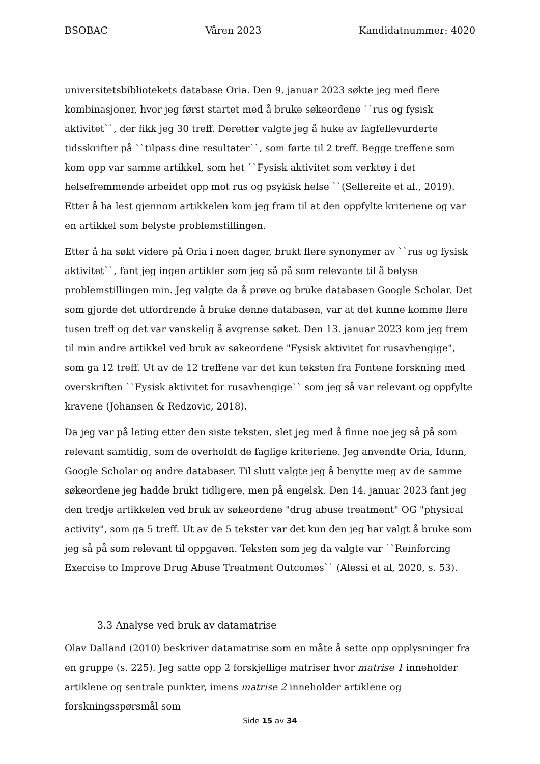BSOBAC Våren 2023 Kandidatnummer: 4020
universitetsbibliotekets database Oria. Den 9. januar 2023 søkte jeg med flere kombinasjoner, hvor jeg først startet med å bruke søkeordene ``rus og fysisk aktivitet``, der fikk jeg 30 treff. Deretter valgte jeg å huke av fagfellevurderte tidsskrifter på ``tilpass dine resultater``, som førte til 2 treff. Begge treffene som kom opp var samme artikkel, som het ``Fysisk aktivitet som verktøy i det helsefremmende arbeidet opp mot rus og psykisk helse ``(Sellereite et al., 2019). Etter å ha lest gjennom artikkelen kom jeg fram til at den oppfylte kriteriene og var en artikkel som belyste problemstillingen.
Etter å ha søkt videre på Oria i noen dager, brukt flere synonymer av ``rus og fysisk aktivitet``, fant jeg ingen artikler som jeg så på som relevante til å belyse problemstillingen min. Jeg valgte da å prøve og bruke databasen Google Scholar. Det som gjorde det utfordrende å bruke denne databasen, var at det kunne komme flere tusen treff og det var vanskelig å avgrense søket. Den 13. januar 2023 kom jeg frem til min andre artikkel ved bruk av søkeordene "Fysisk aktivitet for rusavhengige", som ga 12 treff. Ut av de 12 treffene var det kun teksten fra Fontene forskning med overskriften ``Fysisk aktivitet for rusavhengige`` som jeg så var relevant og oppfylte kravene (Johansen & Redzovic, 2018).
Da jeg var på leting etter den siste teksten, slet jeg med å finne noe jeg så på som relevant samtidig, som de overholdt de faglige kriteriene. Jeg anvendte Oria, Idunn, Google Scholar og andre databaser. Til slutt valgte jeg å benytte meg av de samme søkeordene jeg hadde brukt tidligere, men på engelsk. Den 14. januar 2023 fant jeg den tredje artikkelen ved bruk av søkeordene "drug abuse treatment" OG "physical activity", som ga 5 treff. Ut av de 5 tekster var det kun den jeg har valgt å bruke som jeg så på som relevant til oppgaven. Teksten som jeg da valgte var ``Reinforcing Exercise to Improve Drug Abuse Treatment Outcomes`` (Alessi et al, 2020, s. 53).
3.3 Analyse ved bruk av datamatrise
Olav Dalland (2010) beskriver datamatrise som en måte å sette opp opplysninger fra en gruppe (s. 225). Jeg satte opp 2 forskjellige matriser hvor matrise 1 inneholder artiklene og sentrale punkter, imens matrise 2 inneholder artiklene og forskningsspørsmål som
Side 15 av 34